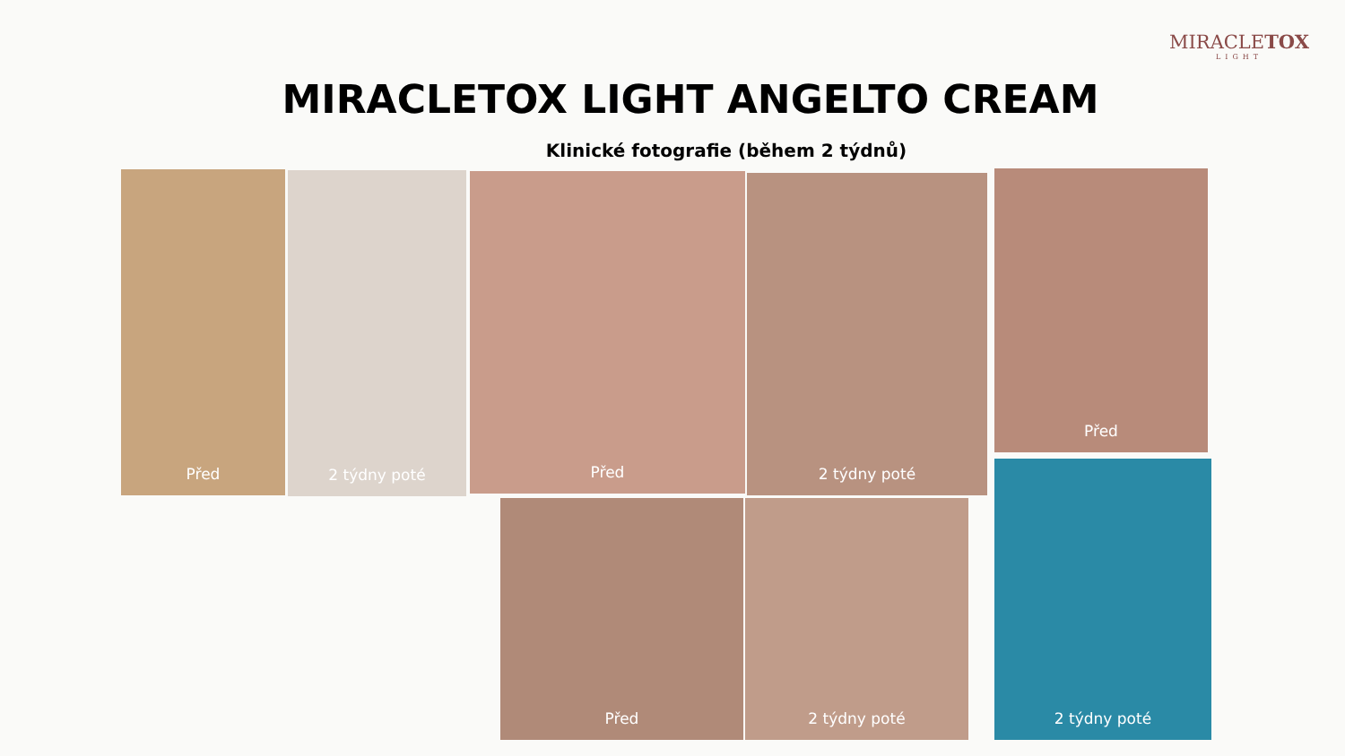MIRACLETOX
LIGHT
MIRACLETOX LIGHT ANGELTO CREAM
Klinické fotografie (během 2 týdnů)
Před 2 týdny poté Před 2 týdny poté Před
2 týdny poté
Před 2 týdny poté